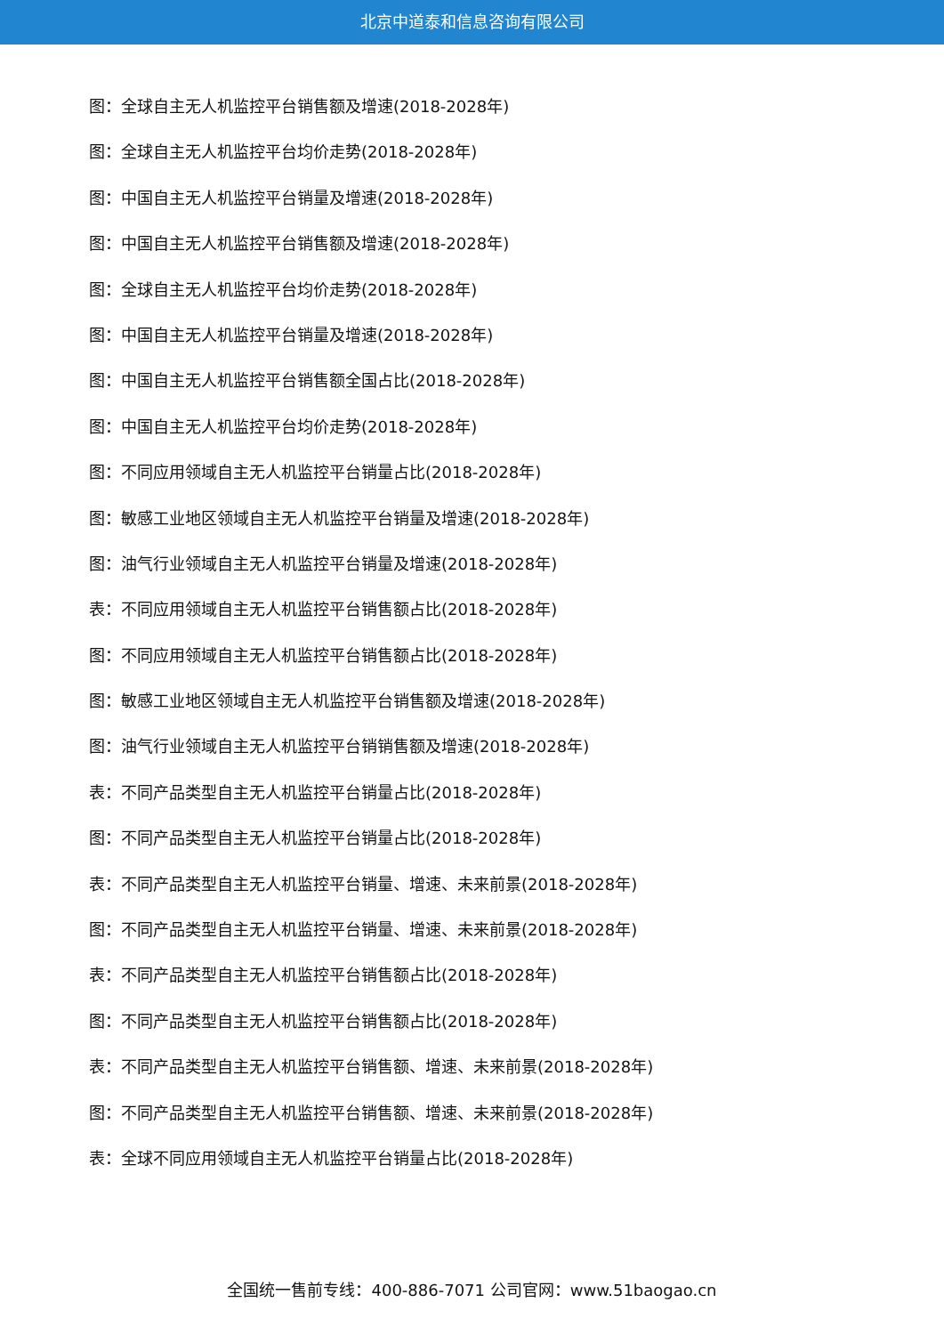北京中道泰和信息咨询有限公司
图：全球自主无人机监控平台销售额及增速(2018-2028年)
图：全球自主无人机监控平台均价走势(2018-2028年)
图：中国自主无人机监控平台销量及增速(2018-2028年)
图：中国自主无人机监控平台销售额及增速(2018-2028年)
图：全球自主无人机监控平台均价走势(2018-2028年)
图：中国自主无人机监控平台销量及增速(2018-2028年)
图：中国自主无人机监控平台销售额全国占比(2018-2028年)
图：中国自主无人机监控平台均价走势(2018-2028年)
图：不同应用领域自主无人机监控平台销量占比(2018-2028年)
图：敏感工业地区领域自主无人机监控平台销量及增速(2018-2028年)
图：油气行业领域自主无人机监控平台销量及增速(2018-2028年)
表：不同应用领域自主无人机监控平台销售额占比(2018-2028年)
图：不同应用领域自主无人机监控平台销售额占比(2018-2028年)
图：敏感工业地区领域自主无人机监控平台销售额及增速(2018-2028年)
图：油气行业领域自主无人机监控平台销销售额及增速(2018-2028年)
表：不同产品类型自主无人机监控平台销量占比(2018-2028年)
图：不同产品类型自主无人机监控平台销量占比(2018-2028年)
表：不同产品类型自主无人机监控平台销量、增速、未来前景(2018-2028年)
图：不同产品类型自主无人机监控平台销量、增速、未来前景(2018-2028年)
表：不同产品类型自主无人机监控平台销售额占比(2018-2028年)
图：不同产品类型自主无人机监控平台销售额占比(2018-2028年)
表：不同产品类型自主无人机监控平台销售额、增速、未来前景(2018-2028年)
图：不同产品类型自主无人机监控平台销售额、增速、未来前景(2018-2028年)
表：全球不同应用领域自主无人机监控平台销量占比(2018-2028年)
全国统一售前专线：400-886-7071 公司官网：www.51baogao.cn